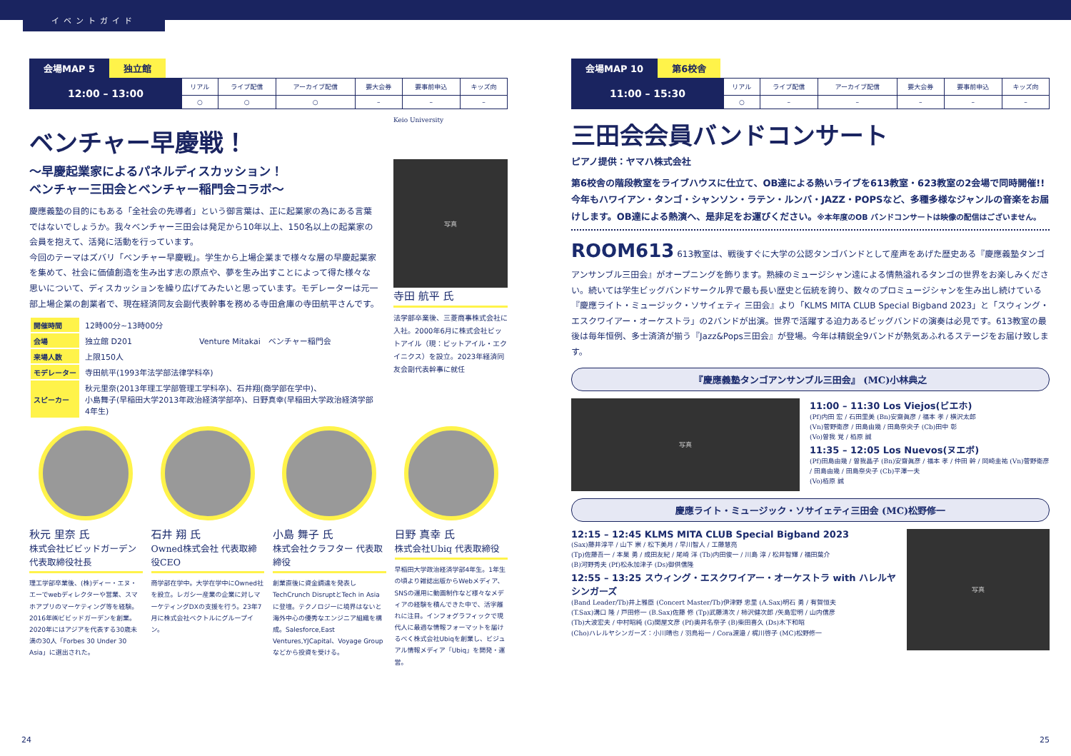イベントガイド
会場MAP 5 独立館
| 12:00 – 13:00 | リアル | ライブ配信 | アーカイブ配信 | 要大会券 | 要事前申込 | キッズ向 |
| | ○ | ○ | ○ | – | – | – |
ベンチャー早慶戦！
～早慶起業家によるパネルディスカッション！
ベンチャー三田会とベンチャー稲門会コラボ～
慶應義塾の目的にもある「全社会の先導者」という御言葉は、正に起業家の為にある言葉ではないでしょうか。我々ベンチャー三田会は発足から10年以上、150名以上の起業家の会員を抱えて、活発に活動を行っています。
今回のテーマはズバリ「ベンチャー早慶戦」。学生から上場企業まで様々な層の早慶起業家を集めて、社会に価値創造を生み出す志の原点や、夢を生み出すことによって得た様々な思いについて、ディスカッションを繰り広げてみたいと思っています。モデレーターは元一部上場企業の創業者で、現在経済同友会副代表幹事を務める寺田倉庫の寺田航平さんです。
| 開催時間 | 12時00分~13時00分 | Venture Mitakai ベンチャー稲門会 |
| 会場 | 独立館 D201 | |
| 来場人数 | 上限150人 | |
| モデレーター | 寺田航平(1993年法学部法律学科卒) | |
| スピーカー | 秋元里奈(2013年理工学部管理工学科卒)、石井翔(商学部在学中)、 小島舞子(早稲田大学2013年政治経済学部卒)、日野真幸(早稲田大学政治経済学部4年生) | |
Keio University
写真
寺田 航平 氏
法学部卒業後、三菱商事株式会社に入社。2000年6月に株式会社ビットアイル（現：ビットアイル・エクイニクス）を設立。2023年経済同友会副代表幹事に就任
秋元 里奈 氏
株式会社ビビッドガーデン 代表取締役社長
理工学部卒業後、(株)ディー・エヌ・エーでwebディレクターや営業、スマホアプリのマーケティング等を経験。2016年㈱ビビッドガーデンを創業。2020年にはアジアを代表する30歳未満の30人「Forbes 30 Under 30 Asia」に選出された。
石井 翔 氏
Owned株式会社 代表取締役CEO
商学部在学中。大学在学中にOwned社を設立。レガシー産業の企業に対しマーケティングDXの支援を行う。23年7月に株式会社ベクトルにグループイン。
小島 舞子 氏
株式会社クラフター 代表取締役
創業直後に資金調達を発表しTechCrunch DisruptとTech in Asiaに登壇。テクノロジーに境界はないと海外中心の優秀なエンジニア組織を構成。Salesforce,East Ventures,YJCapital、Voyage Groupなどから投資を受ける。
日野 真幸 氏
株式会社Ubiq 代表取締役
早稲田大学政治経済学部4年生。1年生の頃より雑誌出版からWebメディア、SNSの運用に動画制作など様々なメディアの経験を積んできた中で、活字離れに注目。インフォグラフィックで現代人に最適な情報フォーマットを届けるべく株式会社Ubiqを創業し、ビジュアル情報メディア「Ubiq」を開発・運営。
会場MAP 10 第6校舎
| 11:00 – 15:30 | リアル | ライブ配信 | アーカイブ配信 | 要大会券 | 要事前申込 | キッズ向 |
| | ○ | – | – | – | – | – |
三田会会員バンドコンサート
ピアノ提供：ヤマハ株式会社
第6校舎の階段教室をライブハウスに仕立て、OB達による熱いライブを613教室・623教室の2会場で同時開催!! 今年もハワイアン・タンゴ・シャンソン・ラテン・ルンバ・JAZZ・POPSなど、多種多様なジャンルの音楽をお届けします。OB達による熱演へ、是非足をお運びください。※本年度のOB バンドコンサートは映像の配信はございません。
ROOM613 613教室は、戦後すぐに大学の公認タンゴバンドとして産声をあげた歴史ある『慶應義塾タンゴアンサンブル三田会』がオープニングを飾ります。熟練のミュージシャン達による情熱溢れるタンゴの世界をお楽しみください。続いては学生ビッグバンドサークル界で最も長い歴史と伝統を誇り、数々のプロミュージシャンを生み出し続けている『慶應ライト・ミュージック・ソサイェティ 三田会』より「KLMS MITA CLUB Special Bigband 2023」と「スウィング・エスクワイアー・オーケストラ」の2バンドが出演。世界で活躍する迫力あるビッグバンドの演奏は必見です。613教室の最後は毎年恒例、多士済済が揃う『Jazz&Pops三田会』が登場。今年は精鋭全9バンドが熱気あふれるステージをお届け致します。
『慶應義塾タンゴアンサンブル三田会』 (MC)小林典之
写真
11:00 – 11:30 Los Viejos(ビエホ)
(Pf)内田 宏 / 石田里美 (Bn)安齋眞彦 / 福本 孝 / 横沢太郎
(Vn)菅野衛彦 / 田島由幾 / 田島奈央子 (Cb)田中 彰
(Vo)曽我 覚 / 栢原 誠
11:35 – 12:05 Los Nuevos(ヌエボ)
(Pf)田島由幾 / 曽我晶子 (Bn)安齋眞彦 / 福本 孝 / 仲田 幹 / 岡崎圭祐 (Vn)菅野衛彦 / 田島由幾 / 田島奈央子 (Cb)平澤一夫
(Vo)栢原 誠
慶應ライト・ミュージック・ソサイェティ三田会 (MC)松野修一
12:15 – 12:45 KLMS MITA CLUB Special Bigband 2023
(Sax)藤井淳平 / 山下 崇 / 松下美月 / 早川智人 / 工藤慧亮
(Tp)佐藤吾一 / 本巣 勇 / 成田友紀 / 尾崎 洋 (Tb)内田俊一 / 川島 淳 / 松井智輝 / 福田葉介
(B)河野秀夫 (Pf)松永加津子 (Ds)御供信隆
12:55 – 13:25 スウィング・エスクワイアー・オーケストラ with ハレルヤシンガーズ
(Band Leader/Tb)井上雅臣 (Concert Master/Tb)伊津野 忠里 (A.Sax)明石 勇 / 有賀恒夫
(T.Sax)溝口 隆 / 戸田修一 (B.Sax)佐藤 修 (Tp)武藤清次 / 柿沢健次郎 /矢島宏明 / 山内信彦
(Tb)大波宏夫 / 中村昭純 (G)関屋文彦 (Pf)奥井名奈子 (B)柴田喜久 (Ds)木下和昭
(Cho)ハレルヤシンガーズ：小川晴也 / 羽鳥裕一 / Cora渡邉 / 梶川啓子 (MC)松野修一
写真
24 25